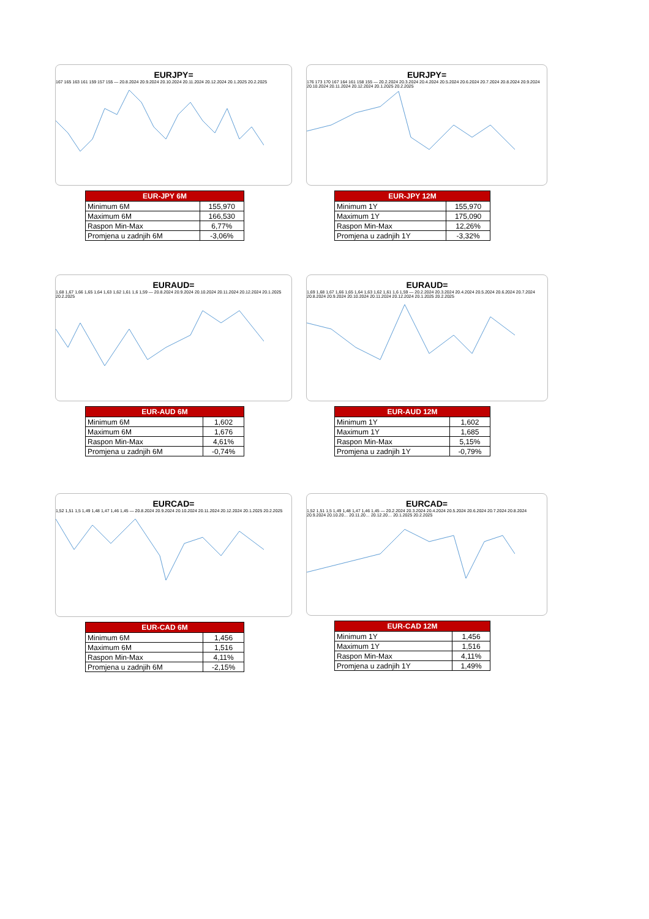EURJPY=
167 165 163 161 159 157 155 — 20.8.2024 20.9.2024 20.10.2024 20.11.2024 20.12.2024 20.1.2025 20.2.2025
| EUR-JPY 6M | |
| --- | --- |
| Minimum 6M | 155,970 |
| Maximum 6M | 166,530 |
| Raspon Min-Max | 6,77% |
| Promjena u zadnjih 6M | -3,06% |
EURJPY=
176 173 170 167 164 161 158 155 — 20.2.2024 20.3.2024 20.4.2024 20.5.2024 20.6.2024 20.7.2024 20.8.2024 20.9.2024 20.10.2024 20.11.2024 20.12.2024 20.1.2025 20.2.2025
| EUR-JPY 12M | |
| --- | --- |
| Minimum 1Y | 155,970 |
| Maximum 1Y | 175,090 |
| Raspon Min-Max | 12,26% |
| Promjena u zadnjih 1Y | -3,32% |
EURAUD=
1,68 1,67 1,66 1,65 1,64 1,63 1,62 1,61 1,6 1,59 — 20.8.2024 20.9.2024 20.10.2024 20.11.2024 20.12.2024 20.1.2025 20.2.2025
| EUR-AUD 6M | |
| --- | --- |
| Minimum 6M | 1,602 |
| Maximum 6M | 1,676 |
| Raspon Min-Max | 4,61% |
| Promjena u zadnjih 6M | -0,74% |
EURAUD=
1,69 1,68 1,67 1,66 1,65 1,64 1,63 1,62 1,61 1,6 1,59 — 20.2.2024 20.3.2024 20.4.2024 20.5.2024 20.6.2024 20.7.2024 20.8.2024 20.9.2024 20.10.2024 20.11.2024 20.12.2024 20.1.2025 20.2.2025
| EUR-AUD 12M | |
| --- | --- |
| Minimum 1Y | 1,602 |
| Maximum 1Y | 1,685 |
| Raspon Min-Max | 5,15% |
| Promjena u zadnjih 1Y | -0,79% |
EURCAD=
1,52 1,51 1,5 1,49 1,48 1,47 1,46 1,45 — 20.8.2024 20.9.2024 20.10.2024 20.11.2024 20.12.2024 20.1.2025 20.2.2025
| EUR-CAD 6M | |
| --- | --- |
| Minimum 6M | 1,456 |
| Maximum 6M | 1,516 |
| Raspon Min-Max | 4,11% |
| Promjena u zadnjih 6M | -2,15% |
EURCAD=
1,52 1,51 1,5 1,49 1,48 1,47 1,46 1,45 — 20.2.2024 20.3.2024 20.4.2024 20.5.2024 20.6.2024 20.7.2024 20.8.2024 20.9.2024 20.10.20… 20.11.20… 20.12.20… 20.1.2025 20.2.2025
| EUR-CAD 12M | |
| --- | --- |
| Minimum 1Y | 1,456 |
| Maximum 1Y | 1,516 |
| Raspon Min-Max | 4,11% |
| Promjena u zadnjih 1Y | 1,49% |